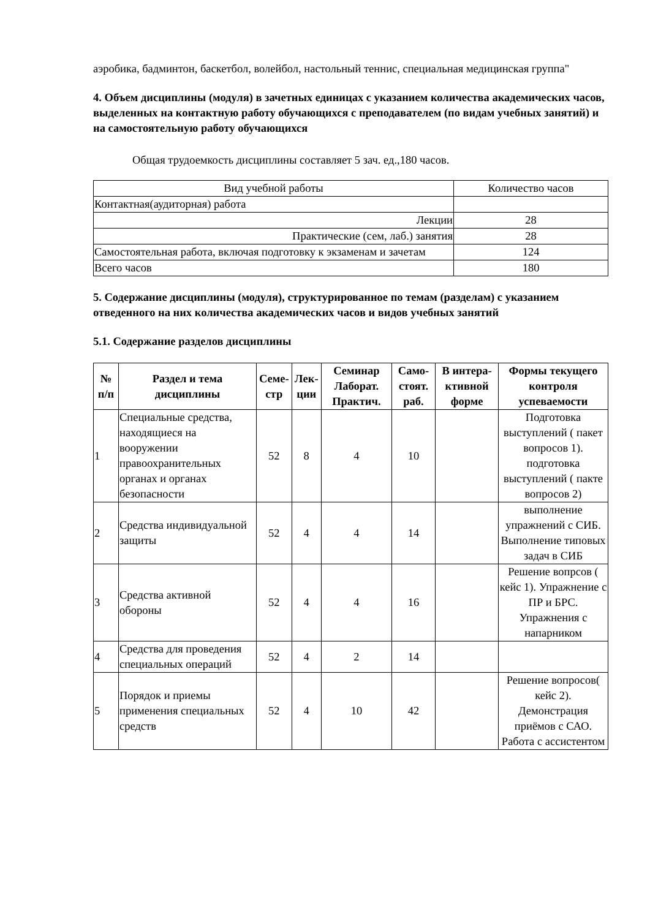аэробика, бадминтон, баскетбол, волейбол, настольный теннис, специальная медицинская группа"
4. Объем дисциплины (модуля) в зачетных единицах с указанием количества академических часов, выделенных на контактную работу обучающихся с преподавателем (по видам учебных занятий) и на самостоятельную работу обучающихся
Общая трудоемкость дисциплины составляет 5 зач. ед.,180 часов.
| Вид учебной работы | Количество часов |
| Контактная(аудиторная) работа | |
| Лекции | 28 |
| Практические (сем, лаб.) занятия | 28 |
| Самостоятельная работа, включая подготовку к экзаменам и зачетам | 124 |
| Всего часов | 180 |
5. Содержание дисциплины (модуля), структурированное по темам (разделам) с указанием отведенного на них количества академических часов и видов учебных занятий
5.1. Содержание разделов дисциплины
| № п/п | Раздел и тема дисциплины | Семе-стр | Лек-ции | Семинар Лаборат. Практич. | Само-стоят. раб. | В интера-ктивной форме | Формы текущего контроля успеваемости |
| --- | --- | --- | --- | --- | --- | --- | --- |
| 1 | Специальные средства, находящиеся на вооружении правоохранительных органах и органах безопасности | 52 | 8 | 4 | 10 | | Подготовка выступлений ( пакет вопросов 1). подготовка выступлений ( пакте вопросов 2) |
| 2 | Средства индивидуальной защиты | 52 | 4 | 4 | 14 | | выполнение упражнений с СИБ. Выполнение типовых задач в СИБ |
| 3 | Средства активной обороны | 52 | 4 | 4 | 16 | | Решение вопрсов ( кейс 1). Упражнение с ПР и БРС. Упражнения с напарником |
| 4 | Средства для проведения специальных операций | 52 | 4 | 2 | 14 | | |
| 5 | Порядок и приемы применения специальных средств | 52 | 4 | 10 | 42 | | Решение вопросов( кейс 2). Демонстрация приёмов с САО. Работа с ассистентом |